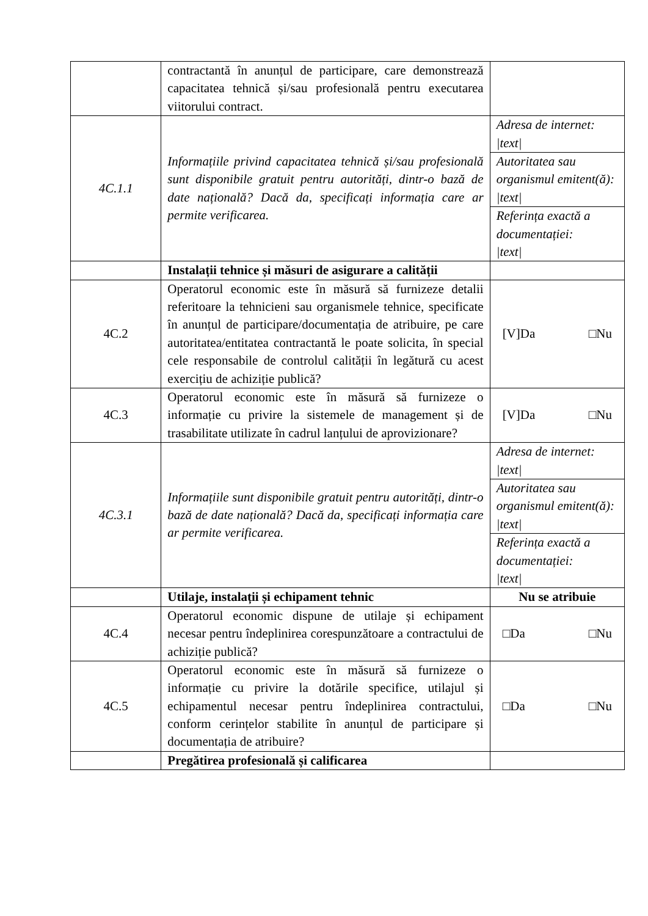| | contractantă în anunțul de participare, care demonstrează capacitatea tehnică și/sau profesională pentru executarea viitorului contract. | |
| 4C.1.1 | Informațiile privind capacitatea tehnică și/sau profesională sunt disponibile gratuit pentru autorități, dintr-o bază de date națională? Dacă da, specificați informația care ar permite verificarea. | Adresa de internet: /text/ |
| | | Autoritatea sau organismul emitent(ă): /text/ |
| | | Referința exactă a documentației: /text/ |
| | Instalații tehnice și măsuri de asigurare a calității | |
| 4C.2 | Operatorul economic este în măsură să furnizeze detalii referitoare la tehnicieni sau organismele tehnice, specificate în anunțul de participare/documentația de atribuire, pe care autoritatea/entitatea contractantă le poate solicita, în special cele responsabile de controlul calității în legătură cu acest exercițiu de achiziție publică? | [V]Da □Nu |
| 4C.3 | Operatorul economic este în măsură să furnizeze o informație cu privire la sistemele de management și de trasabilitate utilizate în cadrul lanțului de aprovizionare? | [V]Da □Nu |
| 4C.3.1 | Informațiile sunt disponibile gratuit pentru autorități, dintr-o bază de date națională? Dacă da, specificați informația care ar permite verificarea. | Adresa de internet: /text/ |
| | | Autoritatea sau organismul emitent(ă): /text/ |
| | | Referința exactă a documentației: /text/ |
| | Utilaje, instalații și echipament tehnic | Nu se atribuie |
| 4C.4 | Operatorul economic dispune de utilaje și echipament necesar pentru îndeplinirea corespunzătoare a contractului de achiziție publică? | □Da □Nu |
| 4C.5 | Operatorul economic este în măsură să furnizeze o informație cu privire la dotările specifice, utilajul și echipamentul necesar pentru îndeplinirea contractului, conform cerințelor stabilite în anunțul de participare și documentația de atribuire? | □Da □Nu |
| | Pregătirea profesională și calificarea | |